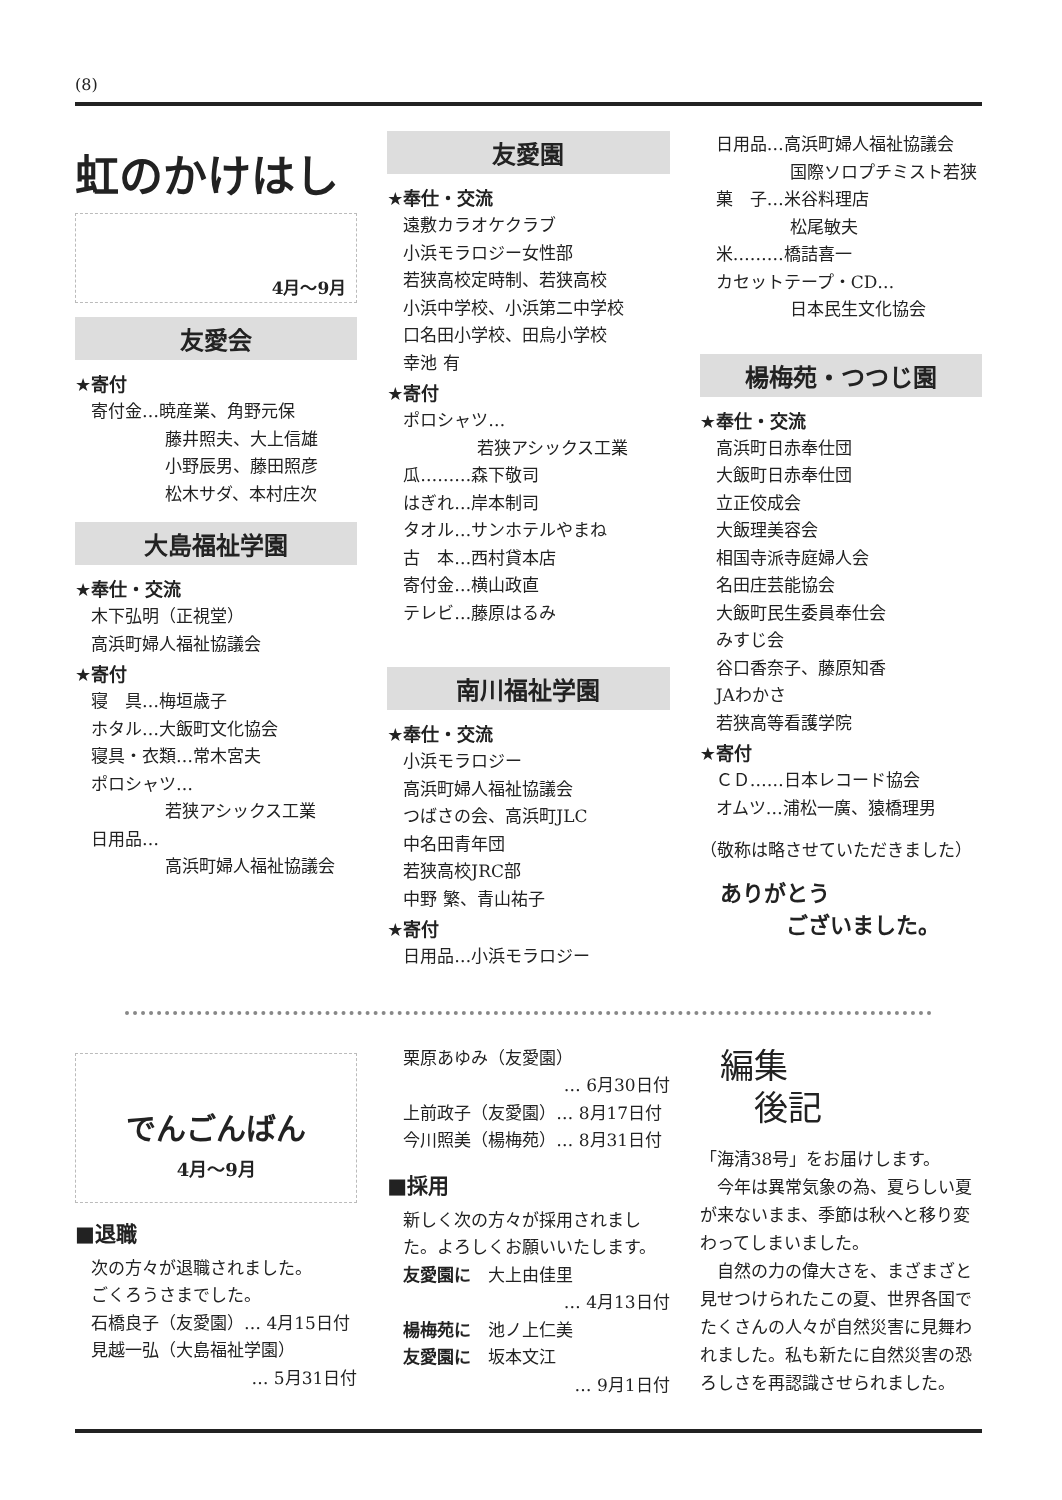(8)
虹のかけはし
4月〜9月
友愛会
★寄付
寄付金…暁産業、角野元保
藤井照夫、大上信雄
小野辰男、藤田照彦
松木サダ、本村庄次
大島福祉学園
★奉仕・交流
木下弘明（正視堂）
高浜町婦人福祉協議会
★寄付
寝　具…梅垣歳子
ホタル…大飯町文化協会
寝具・衣類…常木宮夫
ポロシャツ…
若狭アシックス工業
日用品…
高浜町婦人福祉協議会
友愛園
★奉仕・交流
遠敷カラオケクラブ
小浜モラロジー女性部
若狭高校定時制、若狭高校
小浜中学校、小浜第二中学校
口名田小学校、田烏小学校
幸池 有
★寄付
ポロシャツ…
若狭アシックス工業
瓜………森下敬司
はぎれ…岸本制司
タオル…サンホテルやまね
古　本…西村貸本店
寄付金…横山政直
テレビ…藤原はるみ
南川福祉学園
★奉仕・交流
小浜モラロジー
高浜町婦人福祉協議会
つばさの会、高浜町JLC
中名田青年団
若狭高校JRC部
中野 繁、青山祐子
★寄付
日用品…小浜モラロジー
日用品…高浜町婦人福祉協議会
国際ソロプチミスト若狭
菓　子…米谷料理店
松尾敏夫
米………橋詰喜一
カセットテープ・CD…
日本民生文化協会
楊梅苑・つつじ園
★奉仕・交流
高浜町日赤奉仕団
大飯町日赤奉仕団
立正佼成会
大飯理美容会
相国寺派寺庭婦人会
名田庄芸能協会
大飯町民生委員奉仕会
みすじ会
谷口香奈子、藤原知香
JAわかさ
若狭高等看護学院
★寄付
ＣＤ……日本レコード協会
オムツ…浦松一廣、猿橋理男
（敬称は略させていただきました）
ありがとう
　　　ございました。
でんごんばん
4月〜9月
■退職
次の方々が退職されました。
ごくろうさまでした。
石橋良子（友愛園）… 4月15日付
見越一弘（大島福祉学園）
… 5月31日付
栗原あゆみ（友愛園）
… 6月30日付
上前政子（友愛園）… 8月17日付
今川照美（楊梅苑）… 8月31日付
■採用
新しく次の方々が採用されました。よろしくお願いいたします。
友愛園に　大上由佳里
… 4月13日付
楊梅苑に　池ノ上仁美
友愛園に　坂本文江
… 9月1日付
編集
　後記
「海清38号」をお届けします。
　今年は異常気象の為、夏らしい夏が来ないまま、季節は秋へと移り変わってしまいました。
　自然の力の偉大さを、まざまざと見せつけられたこの夏、世界各国でたくさんの人々が自然災害に見舞われました。私も新たに自然災害の恐ろしさを再認識させられました。